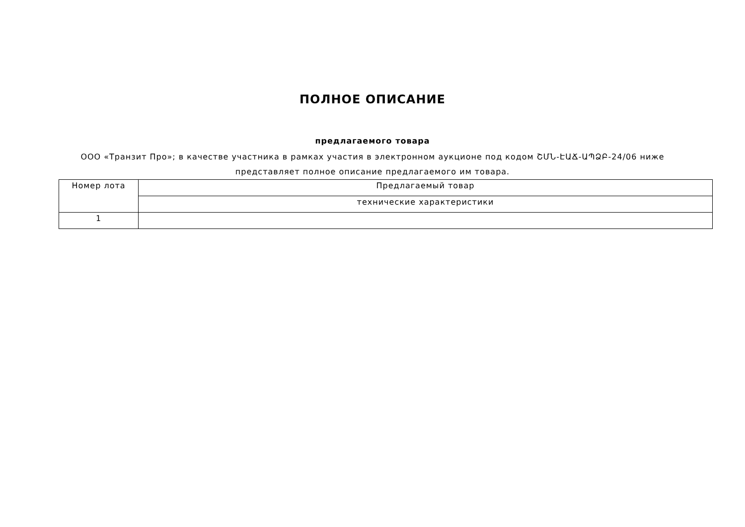ПОЛНОЕ ОПИСАНИЕ
предлагаемого товара
ООО «Транзит Про»; в качестве участника в рамках участия в электронном аукционе под кодом ՇՄՆ-ԷԱՃ-ԱՊՁԲ-24/06 ниже представляет полное описание предлагаемого им товара.
| Номер лота | Предлагаемый товар |
| | технические характеристики |
| 1 | |